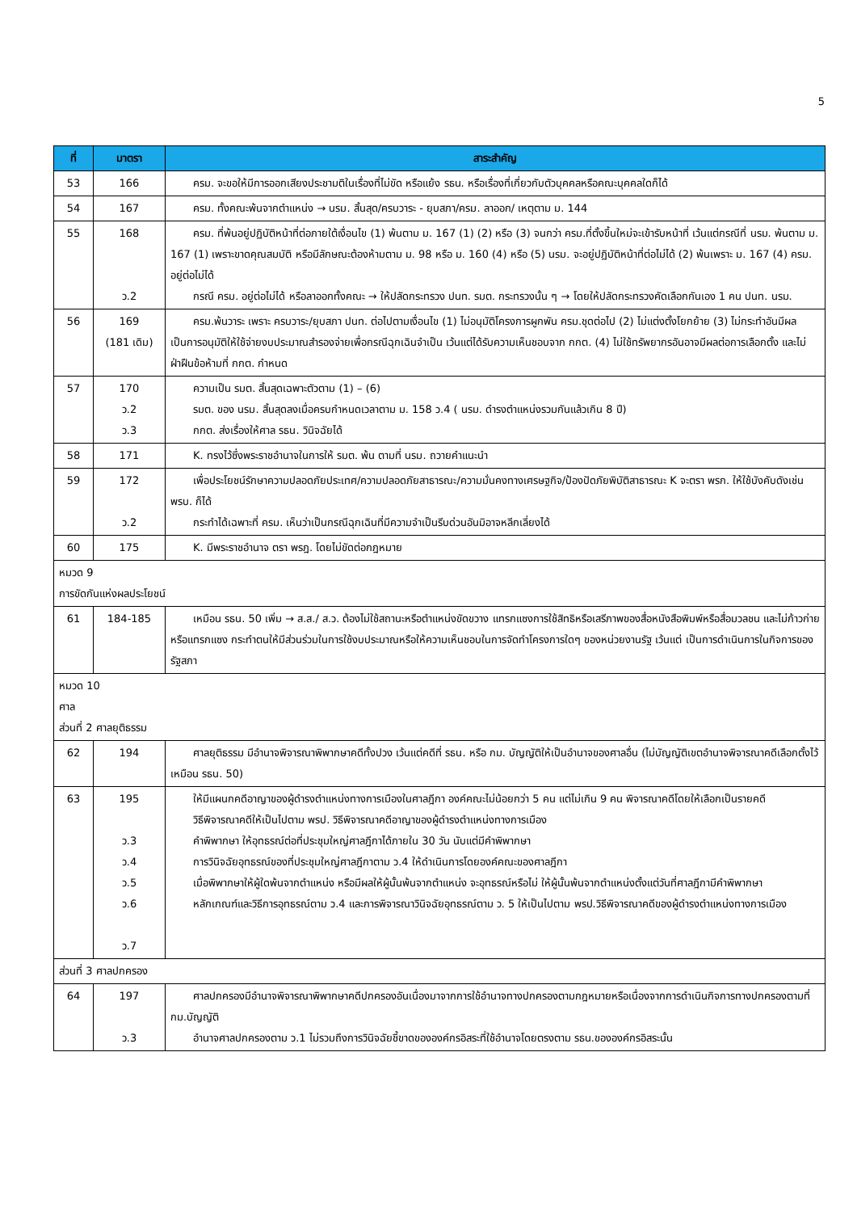5
| ที่ | มาตรา | สาระสำคัญ |
| --- | --- | --- |
| 53 | 166 | ครม. จะขอให้มีการออกเสียงประชามติในเรื่องที่ไม่ขัด หรือแย้ง รธน. หรือเรื่องที่เกี่ยวกับตัวบุคคลหรือคณะบุคคลใดก็ได้ |
| 54 | 167 | ครม. ทั้งคณะพ้นจากตำแหน่ง → นรม. สิ้นสุด/ครบวาระ - ยุบสภา/ครม. ลาออก/ เหตุตาม ม. 144 |
| 55 | 168 ว.2 | ครม. ที่พ้นอยู่ปฏิบัติหน้าที่ต่อภายใต้เงื่อนไข (1) พ้นตาม ม. 167 (1) (2) หรือ (3) จนกว่า ครม.ที่ตั้งขึ้นใหม่จะเข้ารับหน้าที่ เว้นแต่กรณีที่ นรม. พ้นตาม ม. 167 (1) เพราะขาดคุณสมบัติ หรือมีลักษณะต้องห้ามตาม ม. 98 หรือ ม. 160 (4) หรือ (5) นรม. จะอยู่ปฏิบัติหน้าที่ต่อไม่ได้ (2) พ้นเพราะ ม. 167 (4) ครม. อยู่ต่อไม่ได้ กรณี ครม. อยู่ต่อไม่ได้ หรือลาออกทั้งคณะ → ให้ปลัดกระทรวง ปนท. รมต. กระทรวงนั้น ๆ → โดยให้ปลัดกระทรวงคัดเลือกกันเอง 1 คน ปนท. นรม. |
| 56 | 169 (181 เดิม) | ครม.พ้นวาระ เพราะ ครบวาระ/ยุบสภา ปนท. ต่อไปตามเงื่อนไข (1) ไม่อนุมัติโครงการผูกพัน ครม.ชุดต่อไป (2) ไม่แต่งตั้งโยกย้าย (3) ไม่กระทำอันมีผลเป็นการอนุมัติให้ใช้จ่ายงบประมาณสำรองจ่ายเพื่อกรณีฉุกเฉินจำเป็น เว้นแต่ได้รับความเห็นชอบจาก กกต. (4) ไม่ใช้ทรัพยากรอันอาจมีผลต่อการเลือกตั้ง และไม่ฝ่าฝืนข้อห้ามที่ กกต. กำหนด |
| 57 | 170 ว.2 ว.3 | ความเป็น รมต. สิ้นสุดเฉพาะตัวตาม (1) – (6) รมต. ของ นรม. สิ้นสุดลงเมื่อครบกำหนดเวลาตาม ม. 158 ว.4 ( นรม. ดำรงตำแหน่งรวมกันแล้วเกิน 8 ปี) กกต. ส่งเรื่องให้ศาล รธน. วินิจฉัยได้ |
| 58 | 171 | K. ทรงไว้ซึ่งพระราชอำนาจในการให้ รมต. พ้น ตามที่ นรม. ถวายคำแนะนำ |
| 59 | 172 ว.2 | เพื่อประโยชน์รักษาความปลอดภัยประเทศ/ความปลอดภัยสาธารณะ/ความมั่นคงทางเศรษฐกิจ/ป้องปัดภัยพิบัติสาธารณะ K จะตรา พรก. ให้ใช้บังคับดังเช่น พรบ. ก็ได้ กระทำได้เฉพาะที่ ครม. เห็นว่าเป็นกรณีฉุกเฉินที่มีความจำเป็นรีบด่วนอันมิอาจหลีกเลี่ยงได้ |
| 60 | 175 | K. มีพระราชอำนาจ ตรา พรฎ. โดยไม่ขัดต่อกฎหมาย |
| หมวด 9 การขัดกันแห่งผลประโยชน์ | | |
| 61 | 184-185 | เหมือน รธน. 50 เพิ่ม → ส.ส./ ส.ว. ต้องไม่ใช้สถานะหรือตำแหน่งขัดขวาง แทรกแซงการใช้สิทธิหรือเสรีภาพของสื่อหนังสือพิมพ์หรือสื่อมวลชน และไม่ก้าวก่ายหรือแทรกแซง กระทำตนให้มีส่วนร่วมในการใช้งบประมาณหรือให้ความเห็นชอบในการจัดทำโครงการใดๆ ของหน่วยงานรัฐ เว้นแต่ เป็นการดำเนินการในกิจการของรัฐสภา |
| หมวด 10 ศาล ส่วนที่ 2 ศาลยุติธรรม | | |
| 62 | 194 | ศาลยุติธรรม มีอำนาจพิจารณาพิพากษาคดีทั้งปวง เว้นแต่คดีที่ รธน. หรือ กม. บัญญัติให้เป็นอำนาจของศาลอื่น (ไม่บัญญัติเขตอำนาจพิจารณาคดีเลือกตั้งไว้เหมือน รธน. 50) |
| 63 | 195 ว.3 ว.4 ว.5 ว.6 ว.7 | ให้มีแผนกคดีอาญาของผู้ดำรงตำแหน่งทางการเมืองในศาลฎีกา องค์คณะไม่น้อยกว่า 5 คน แต่ไม่เกิน 9 คน พิจารณาคดีโดยให้เลือกเป็นรายคดี วิธีพิจารณาคดีให้เป็นไปตาม พรป. วิธีพิจารณาคดีอาญาของผู้ดำรงตำแหน่งทางการเมือง คำพิพากษา ให้อุทธรณ์ต่อที่ประชุมใหญ่ศาลฎีกาได้ภายใน 30 วัน นับแต่มีคำพิพากษา การวินิจฉัยอุทธรณ์ของที่ประชุมใหญ่ศาลฎีกาตาม ว.4 ให้ดำเนินการโดยองค์คณะของศาลฎีกา เมื่อพิพากษาให้ผู้ใดพ้นจากตำแหน่ง หรือมีผลให้ผู้นั้นพ้นจากตำแหน่ง จะอุทธรณ์หรือไม่ ให้ผู้นั้นพ้นจากตำแหน่งตั้งแต่วันที่ศาลฎีกามีคำพิพากษา หลักเกณฑ์และวิธีการอุทธรณ์ตาม ว.4 และการพิจารณาวินิจฉัยอุทธรณ์ตาม ว. 5 ให้เป็นไปตาม พรป.วิธีพิจารณาคดีของผู้ดำรงตำแหน่งทางการเมือง |
| ส่วนที่ 3 ศาลปกครอง | | |
| 64 | 197 ว.3 | ศาลปกครองมีอำนาจพิจารณาพิพากษาคดีปกครองอันเนื่องมาจากการใช้อำนาจทางปกครองตามกฎหมายหรือเนื่องจากการดำเนินกิจการทางปกครองตามที่ กม.บัญญัติ อำนาจศาลปกครองตาม ว.1 ไม่รวมถึงการวินิจฉัยชี้ขาดขององค์กรอิสระที่ใช้อำนาจโดยตรงตาม รธน.ขององค์กรอิสระนั้น |